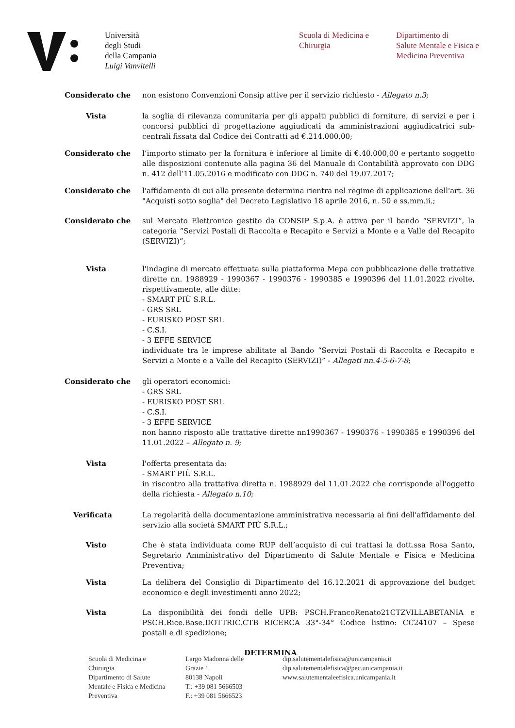Università
degli Studi
della Campania
Luigi Vanvitelli
Scuola di Medicina e
Chirurgia
Dipartimento di
Salute Mentale e Fisica e
Medicina Preventiva
Considerato che non esistono Convenzioni Consip attive per il servizio richiesto - Allegato n.3;
Vista la soglia di rilevanza comunitaria per gli appalti pubblici di forniture, di servizi e per i concorsi pubblici di progettazione aggiudicati da amministrazioni aggiudicatrici sub-centrali fissata dal Codice dei Contratti ad €.214.000,00;
Considerato che l’importo stimato per la fornitura è inferiore al limite di €.40.000,00 e pertanto soggetto alle disposizioni contenute alla pagina 36 del Manuale di Contabilità approvato con DDG n. 412 dell’11.05.2016 e modificato con DDG n. 740 del 19.07.2017;
Considerato che l'affidamento di cui alla presente determina rientra nel regime di applicazione dell'art. 36 "Acquisti sotto soglia" del Decreto Legislativo 18 aprile 2016, n. 50 e ss.mm.ii.;
Considerato che sul Mercato Elettronico gestito da CONSIP S.p.A. è attiva per il bando “SERVIZI”, la categoria “Servizi Postali di Raccolta e Recapito e Servizi a Monte e a Valle del Recapito (SERVIZI)”;
Vista l'indagine di mercato effettuata sulla piattaforma Mepa con pubblicazione delle trattative dirette nn. 1988929 - 1990367 - 1990376 - 1990385 e 1990396 del 11.01.2022 rivolte, rispettivamente, alle ditte:
- SMART PIÙ S.R.L.
- GRS SRL
- EURISKO POST SRL
- C.S.I.
- 3 EFFE SERVICE
individuate tra le imprese abilitate al Bando “Servizi Postali di Raccolta e Recapito e Servizi a Monte e a Valle del Recapito (SERVIZI)” - Allegati nn.4-5-6-7-8;
Considerato che gli operatori economici:
- GRS SRL
- EURISKO POST SRL
- C.S.I.
- 3 EFFE SERVICE
non hanno risposto alle trattative dirette nn1990367 - 1990376 - 1990385 e 1990396 del 11.01.2022 – Allegato n. 9;
Vista l'offerta presentata da:
- SMART PIÙ S.R.L.
in riscontro alla trattativa diretta n. 1988929 del 11.01.2022 che corrisponde all'oggetto della richiesta - Allegato n.10;
Verificata La regolarità della documentazione amministrativa necessaria ai fini dell'affidamento del servizio alla società SMART PIÙ S.R.L.;
Visto Che è stata individuata come RUP dell’acquisto di cui trattasi la dott.ssa Rosa Santo, Segretario Amministrativo del Dipartimento di Salute Mentale e Fisica e Medicina Preventiva;
Vista La delibera del Consiglio di Dipartimento del 16.12.2021 di approvazione del budget economico e degli investimenti anno 2022;
Vista La disponibilità dei fondi delle UPB: PSCH.FrancoRenato21CTZVILLABETANIA e PSCH.Rice.Base.DOTTRIC.CTB RICERCA 33°-34° Codice listino: CC24107 – Spese postali e di spedizione;
DETERMINA
Scuola di Medicina e
Chirurgia
Dipartimento di Salute
Mentale e Fisica e Medicina
Preventiva
Largo Madonna delle
Grazie 1
80138 Napoli
T.: +39 081 5666503
F.: +39 081 5666523
dip.salutementalefisica@unicampania.it
dip.salutementalefisica@pec.unicampania.it
www.salutementaleefisica.unicampania.it